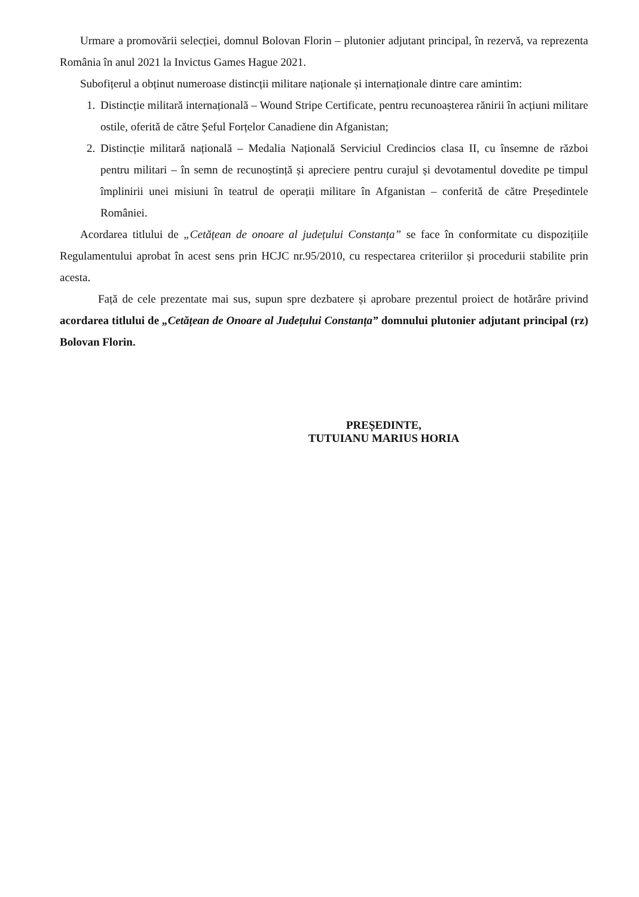Urmare a promovării selecției, domnul Bolovan Florin – plutonier adjutant principal, în rezervă, va reprezenta România în anul 2021 la Invictus Games Hague 2021.
Subofițerul a obținut numeroase distincții militare naționale și internaționale dintre care amintim:
1. Distincție militară internațională – Wound Stripe Certificate, pentru recunoașterea rănirii în acțiuni militare ostile, oferită de către Șeful Forțelor Canadiene din Afganistan;
2. Distincție militară națională – Medalia Națională Serviciul Credincios clasa II, cu însemne de război pentru militari – în semn de recunoștință și apreciere pentru curajul și devotamentul dovedite pe timpul împlinirii unei misiuni în teatrul de operații militare în Afganistan – conferită de către Președintele României.
Acordarea titlului de „Cetățean de onoare al județului Constanța” se face în conformitate cu dispozițiile Regulamentului aprobat în acest sens prin HCJC nr.95/2010, cu respectarea criteriilor și procedurii stabilite prin acesta.
Față de cele prezentate mai sus, supun spre dezbatere și aprobare prezentul proiect de hotărâre privind acordarea titlului de „Cetățean de Onoare al Județului Constanța” domnului plutonier adjutant principal (rz) Bolovan Florin.
PREȘEDINTE,
TUTUIANU MARIUS HORIA